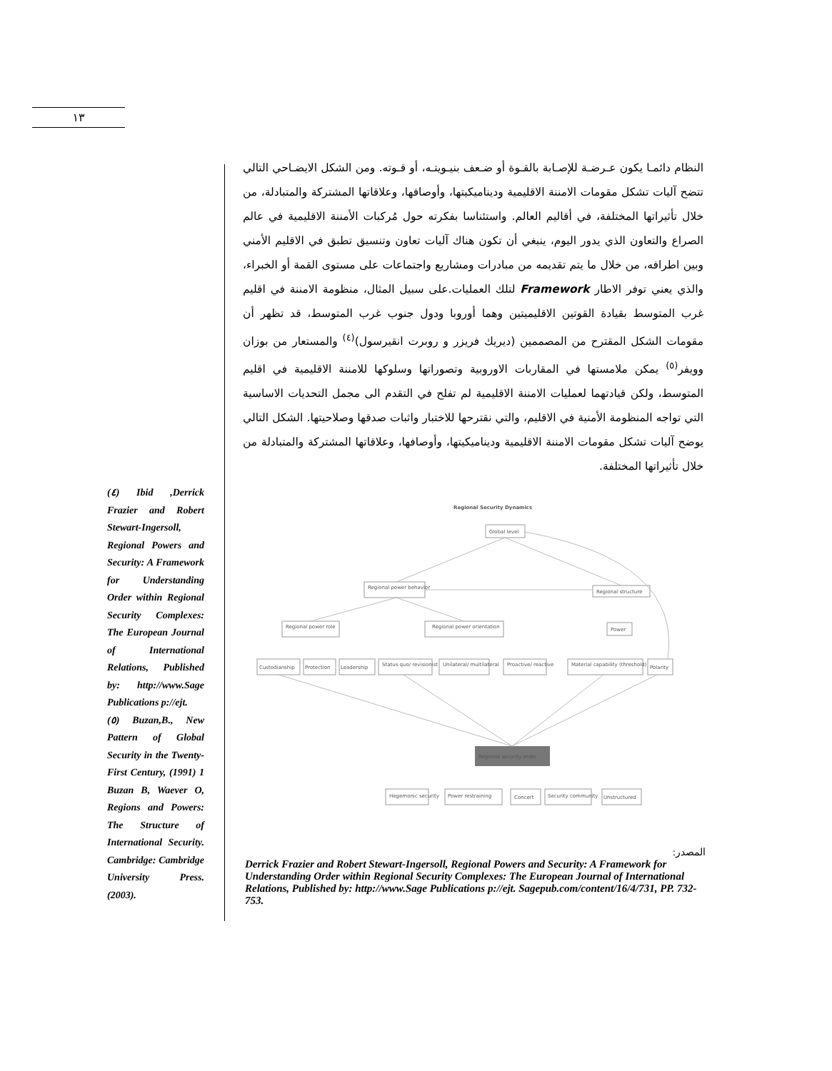١٣
النظام دائمـا يكون عـرضـة للإصـابة بالقـوة أو ضـعف بنيـويتـه، أو قـوته. ومن الشكل الايضـاحي التالي تتضح آليات تشكل مقومات الامننة الاقليمية وديناميكيتها، وأوصافها، وعلاقاتها المشتركة والمتبادلة، من خلال تأثيراتها المختلفة، في أقاليم العالم. واستئناسا بفكرته حول مُركبات الأمننة الاقليمية في عالم الصراع والتعاون الذي يدور اليوم، ينبغي أن تكون هناك آليات تعاون وتنسيق تطبق في الاقليم الأمني وبين اطرافه، من خلال ما يتم تقديمه من مبادرات ومشاريع واجتماعات على مستوى القمة أو الخبراء، والذي يعني توفر الاطار Framework لتلك العمليات.على سبيل المثال، منظومة الامننة في اقليم غرب المتوسط بقيادة القوتين الاقليميتين وهما أوروبا ودول جنوب غرب المتوسط، قد تظهر أن مقومات الشكل المقترح من المصممين (ديريك فريزر و روبرت انقيرسول)<sup>(٤)</sup> والمستعار من بوزان وويفر<sup>(٥)</sup> يمكن ملامستها في المقاربات الاوروبية وتصوراتها وسلوكها للامننة الاقليمية في اقليم المتوسط، ولكن قيادتهما لعمليات الامننة الاقليمية لم تفلح في التقدم الى مجمل التحديات الاساسية التي تواجه المنظومة الأمنية في الاقليم، والتي نقترحها للاختبار واثبات صدقها وصلاحيتها. الشكل التالي يوضح آليات تشكل مقومات الامننة الاقليمية وديناميكيتها، وأوصافها، وعلاقاتها المشتركة والمتبادلة من خلال تأثيراتها المختلفة.
(٤) Ibid ,Derrick Frazier and Robert Stewart-Ingersoll, Regional Powers and Security: A Framework for Understanding Order within Regional Security Complexes: The European Journal of International Relations, Published by: http://www.Sage Publications p://ejt.
(٥) Buzan,B., New Pattern of Global Security in the Twenty-First Century, (1991) 1 Buzan B, Waever O, Regions and Powers: The Structure of International Security. Cambridge: Cambridge University Press. (2003).
Regional Security Dynamics
Global level
Regional power behavior
Regional structure
Regional power role
Regional power orientation
Power
Custodianship
Protection
Leadership
Status quo/ revisionist
Unilateral/ multilateral
Proactive/ reactive
Material capability (threshold)
Polarity
Regional security order
Hegemonic security
Power restraining
Concert
Security community
Unstructured
المصدر:
Derrick Frazier and Robert Stewart-Ingersoll, Regional Powers and Security: A Framework for Understanding Order within Regional Security Complexes: The European Journal of International Relations, Published by: http://www.Sage Publications p://ejt. Sagepub.com/content/16/4/731, PP. 732-753.